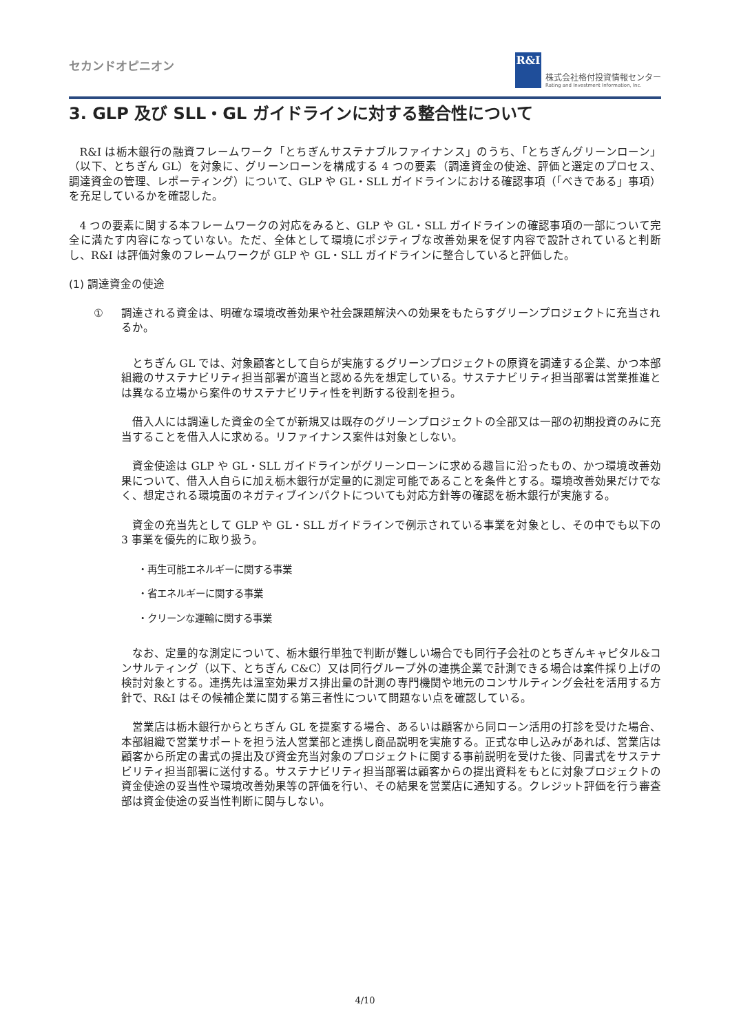セカンドオピニオン
R&I
株式会社格付投資情報センター
Rating and Investment Information, Inc.
3. GLP 及び SLL・GL ガイドラインに対する整合性について
R&I は栃木銀行の融資フレームワーク「とちぎんサステナブルファイナンス」のうち、「とちぎんグリーンローン」（以下、とちぎん GL）を対象に、グリーンローンを構成する 4 つの要素（調達資金の使途、評価と選定のプロセス、調達資金の管理、レポーティング）について、GLP や GL・SLL ガイドラインにおける確認事項（「べきである」事項）を充足しているかを確認した。
4 つの要素に関する本フレームワークの対応をみると、GLP や GL・SLL ガイドラインの確認事項の一部について完全に満たす内容になっていない。ただ、全体として環境にポジティブな改善効果を促す内容で設計されていると判断し、R&I は評価対象のフレームワークが GLP や GL・SLL ガイドラインに整合していると評価した。
(1) 調達資金の使途
① 調達される資金は、明確な環境改善効果や社会課題解決への効果をもたらすグリーンプロジェクトに充当されるか。
とちぎん GL では、対象顧客として自らが実施するグリーンプロジェクトの原資を調達する企業、かつ本部組織のサステナビリティ担当部署が適当と認める先を想定している。サステナビリティ担当部署は営業推進とは異なる立場から案件のサステナビリティ性を判断する役割を担う。
借入人には調達した資金の全てが新規又は既存のグリーンプロジェクトの全部又は一部の初期投資のみに充当することを借入人に求める。リファイナンス案件は対象としない。
資金使途は GLP や GL・SLL ガイドラインがグリーンローンに求める趣旨に沿ったもの、かつ環境改善効果について、借入人自らに加え栃木銀行が定量的に測定可能であることを条件とする。環境改善効果だけでなく、想定される環境面のネガティブインパクトについても対応方針等の確認を栃木銀行が実施する。
資金の充当先として GLP や GL・SLL ガイドラインで例示されている事業を対象とし、その中でも以下の 3 事業を優先的に取り扱う。
・再生可能エネルギーに関する事業
・省エネルギーに関する事業
・クリーンな運輸に関する事業
なお、定量的な測定について、栃木銀行単独で判断が難しい場合でも同行子会社のとちぎんキャピタル&コンサルティング（以下、とちぎん C&C）又は同行グループ外の連携企業で計測できる場合は案件採り上げの検討対象とする。連携先は温室効果ガス排出量の計測の専門機関や地元のコンサルティング会社を活用する方針で、R&I はその候補企業に関する第三者性について問題ない点を確認している。
営業店は栃木銀行からとちぎん GL を提案する場合、あるいは顧客から同ローン活用の打診を受けた場合、本部組織で営業サポートを担う法人営業部と連携し商品説明を実施する。正式な申し込みがあれば、営業店は顧客から所定の書式の提出及び資金充当対象のプロジェクトに関する事前説明を受けた後、同書式をサステナビリティ担当部署に送付する。サステナビリティ担当部署は顧客からの提出資料をもとに対象プロジェクトの資金使途の妥当性や環境改善効果等の評価を行い、その結果を営業店に通知する。クレジット評価を行う審査部は資金使途の妥当性判断に関与しない。
4/10